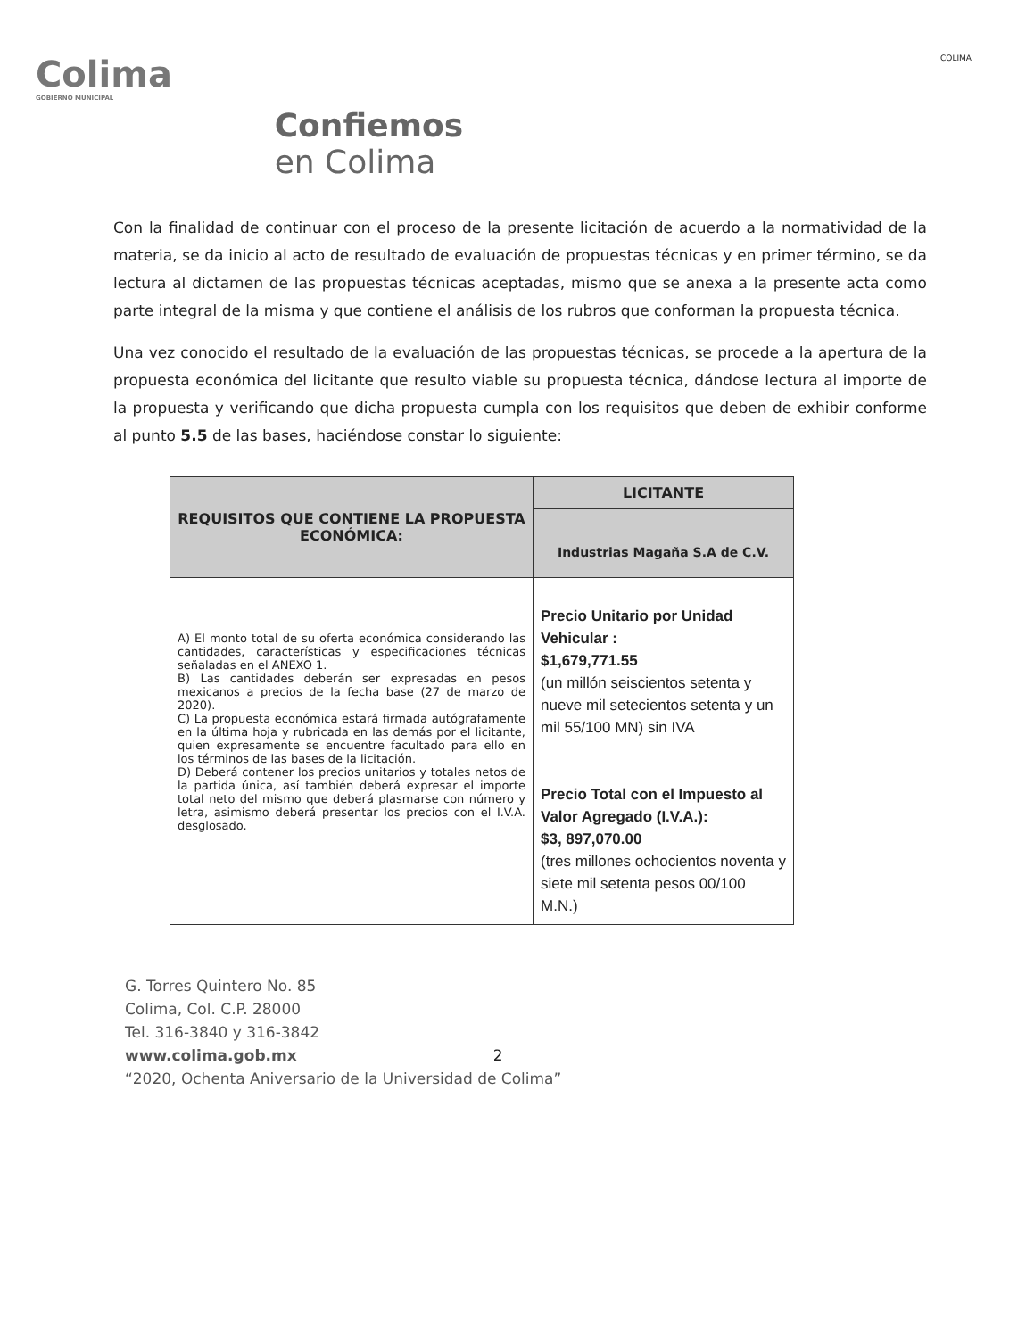Colima
GOBIERNO MUNICIPAL
Confiemos
en Colima
COLIMA
Con la finalidad de continuar con el proceso de la presente licitación de acuerdo a la normatividad de la materia, se da inicio al acto de resultado de evaluación de propuestas técnicas y en primer término, se da lectura al dictamen de las propuestas técnicas aceptadas, mismo que se anexa a la presente acta como parte integral de la misma y que contiene el análisis de los rubros que conforman la propuesta técnica.
Una vez conocido el resultado de la evaluación de las propuestas técnicas, se procede a la apertura de la propuesta económica del licitante que resulto viable su propuesta técnica, dándose lectura al importe de la propuesta y verificando que dicha propuesta cumpla con los requisitos que deben de exhibir conforme al punto 5.5 de las bases, haciéndose constar lo siguiente:
| REQUISITOS QUE CONTIENE LA PROPUESTA ECONÓMICA: | LICITANTE |
| | Industrias Magaña S.A de C.V. |
| A) El monto total de su oferta económica considerando las cantidades, características y especificaciones técnicas señaladas en el ANEXO 1. B) Las cantidades deberán ser expresadas en pesos mexicanos a precios de la fecha base (27 de marzo de 2020). C) La propuesta económica estará firmada autógrafamente en la última hoja y rubricada en las demás por el licitante, quien expresamente se encuentre facultado para ello en los términos de las bases de la licitación. D) Deberá contener los precios unitarios y totales netos de la partida única, así también deberá expresar el importe total neto del mismo que deberá plasmarse con número y letra, asimismo deberá presentar los precios con el I.V.A. desglosado. | Precio Unitario por Unidad Vehicular : $1,679,771.55 (un millón seiscientos setenta y nueve mil setecientos setenta y un mil 55/100 MN) sin IVA Precio Total con el Impuesto al Valor Agregado (I.V.A.): $3, 897,070.00 (tres millones ochocientos noventa y siete mil setenta pesos 00/100 M.N.) |
G. Torres Quintero No. 85
Colima, Col. C.P. 28000
Tel. 316-3840 y 316-3842
www.colima.gob.mx 2
“2020, Ochenta Aniversario de la Universidad de Colima”